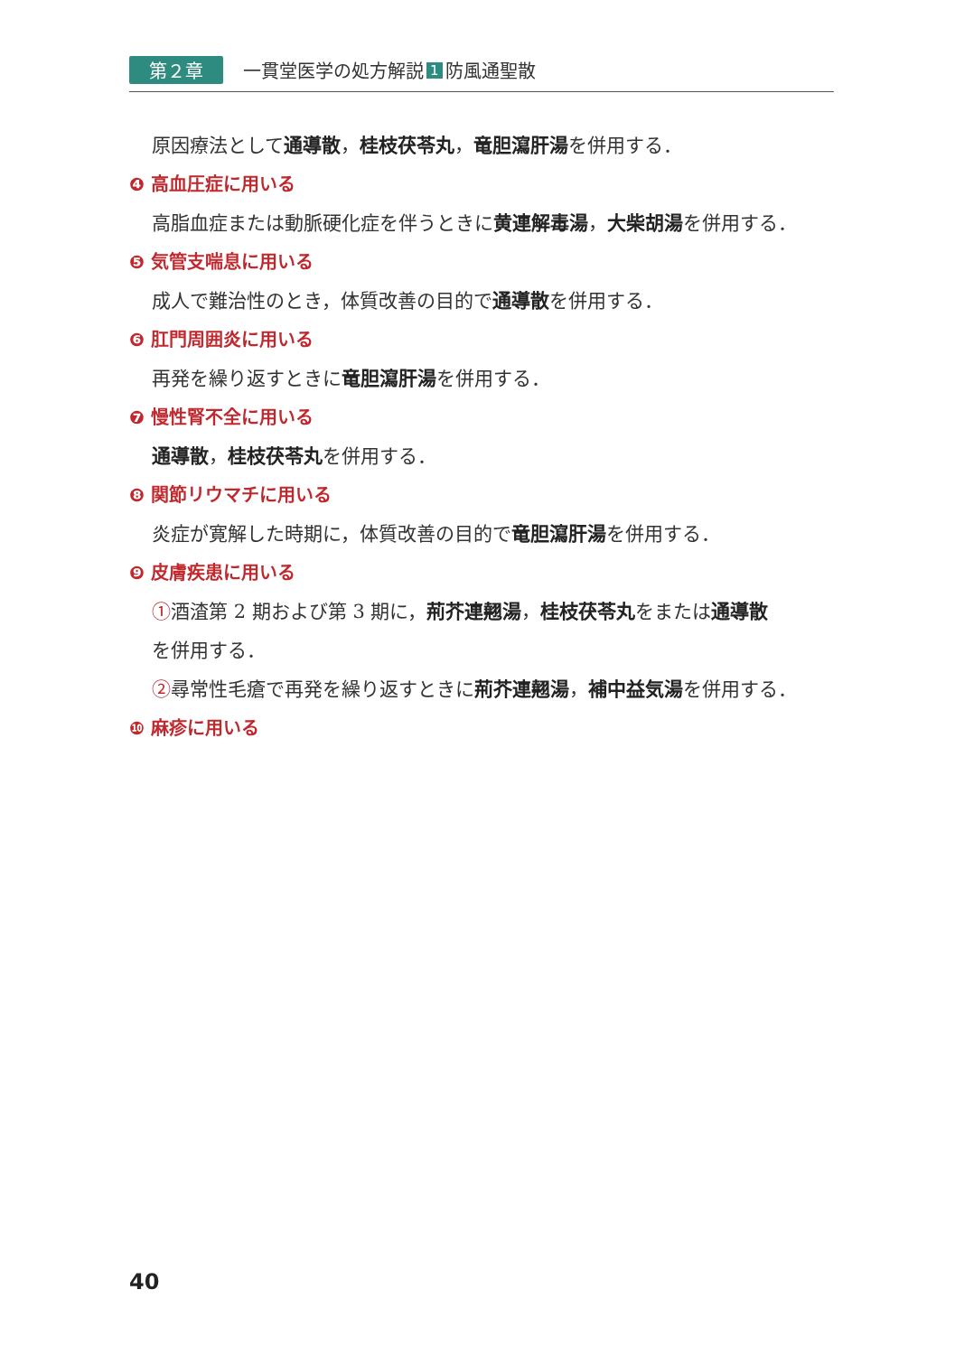第２章 一貫堂医学の処方解説 1 防風通聖散
原因療法として通導散，桂枝茯苓丸，竜胆瀉肝湯を併用する．
❹ 高血圧症に用いる
高脂血症または動脈硬化症を伴うときに黄連解毒湯，大柴胡湯を併用する．
❺ 気管支喘息に用いる
成人で難治性のとき，体質改善の目的で通導散を併用する．
❻ 肛門周囲炎に用いる
再発を繰り返すときに竜胆瀉肝湯を併用する．
❼ 慢性腎不全に用いる
通導散，桂枝茯苓丸を併用する．
❽ 関節リウマチに用いる
炎症が寛解した時期に，体質改善の目的で竜胆瀉肝湯を併用する．
❾ 皮膚疾患に用いる
①酒渣第 2 期および第 3 期に，荊芥連翹湯，桂枝茯苓丸をまたは通導散
を併用する．
②尋常性毛瘡で再発を繰り返すときに荊芥連翹湯，補中益気湯を併用する．
❿ 麻疹に用いる
40